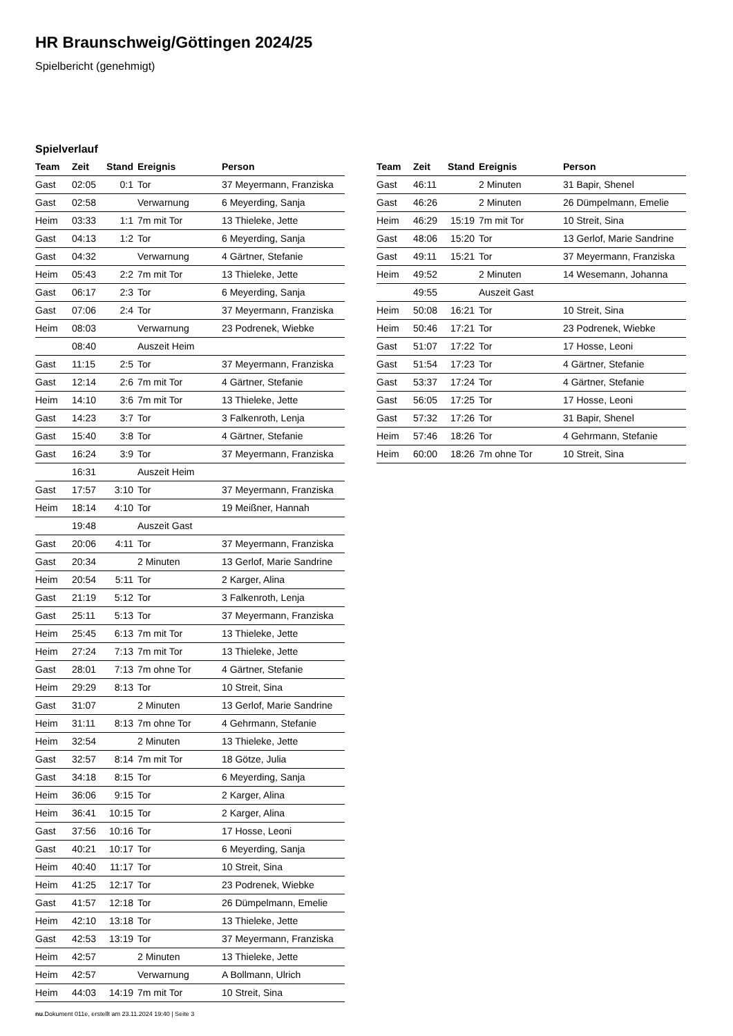HR Braunschweig/Göttingen 2024/25
Spielbericht (genehmigt)
Spielverlauf
| Team | Zeit | Stand | Ereignis | Person |
| --- | --- | --- | --- | --- |
| Gast | 02:05 | 0:1 | Tor | 37 Meyermann, Franziska |
| Gast | 02:58 | | Verwarnung | 6 Meyerding, Sanja |
| Heim | 03:33 | 1:1 | 7m mit Tor | 13 Thieleke, Jette |
| Gast | 04:13 | 1:2 | Tor | 6 Meyerding, Sanja |
| Gast | 04:32 | | Verwarnung | 4 Gärtner, Stefanie |
| Heim | 05:43 | 2:2 | 7m mit Tor | 13 Thieleke, Jette |
| Gast | 06:17 | 2:3 | Tor | 6 Meyerding, Sanja |
| Gast | 07:06 | 2:4 | Tor | 37 Meyermann, Franziska |
| Heim | 08:03 | | Verwarnung | 23 Podrenek, Wiebke |
| | 08:40 | | Auszeit Heim | |
| Gast | 11:15 | 2:5 | Tor | 37 Meyermann, Franziska |
| Gast | 12:14 | 2:6 | 7m mit Tor | 4 Gärtner, Stefanie |
| Heim | 14:10 | 3:6 | 7m mit Tor | 13 Thieleke, Jette |
| Gast | 14:23 | 3:7 | Tor | 3 Falkenroth, Lenja |
| Gast | 15:40 | 3:8 | Tor | 4 Gärtner, Stefanie |
| Gast | 16:24 | 3:9 | Tor | 37 Meyermann, Franziska |
| | 16:31 | | Auszeit Heim | |
| Gast | 17:57 | 3:10 | Tor | 37 Meyermann, Franziska |
| Heim | 18:14 | 4:10 | Tor | 19 Meißner, Hannah |
| | 19:48 | | Auszeit Gast | |
| Gast | 20:06 | 4:11 | Tor | 37 Meyermann, Franziska |
| Gast | 20:34 | | 2 Minuten | 13 Gerlof, Marie Sandrine |
| Heim | 20:54 | 5:11 | Tor | 2 Karger, Alina |
| Gast | 21:19 | 5:12 | Tor | 3 Falkenroth, Lenja |
| Gast | 25:11 | 5:13 | Tor | 37 Meyermann, Franziska |
| Heim | 25:45 | 6:13 | 7m mit Tor | 13 Thieleke, Jette |
| Heim | 27:24 | 7:13 | 7m mit Tor | 13 Thieleke, Jette |
| Gast | 28:01 | 7:13 | 7m ohne Tor | 4 Gärtner, Stefanie |
| Heim | 29:29 | 8:13 | Tor | 10 Streit, Sina |
| Gast | 31:07 | | 2 Minuten | 13 Gerlof, Marie Sandrine |
| Heim | 31:11 | 8:13 | 7m ohne Tor | 4 Gehrmann, Stefanie |
| Heim | 32:54 | | 2 Minuten | 13 Thieleke, Jette |
| Gast | 32:57 | 8:14 | 7m mit Tor | 18 Götze, Julia |
| Gast | 34:18 | 8:15 | Tor | 6 Meyerding, Sanja |
| Heim | 36:06 | 9:15 | Tor | 2 Karger, Alina |
| Heim | 36:41 | 10:15 | Tor | 2 Karger, Alina |
| Gast | 37:56 | 10:16 | Tor | 17 Hosse, Leoni |
| Gast | 40:21 | 10:17 | Tor | 6 Meyerding, Sanja |
| Heim | 40:40 | 11:17 | Tor | 10 Streit, Sina |
| Heim | 41:25 | 12:17 | Tor | 23 Podrenek, Wiebke |
| Gast | 41:57 | 12:18 | Tor | 26 Dümpelmann, Emelie |
| Heim | 42:10 | 13:18 | Tor | 13 Thieleke, Jette |
| Gast | 42:53 | 13:19 | Tor | 37 Meyermann, Franziska |
| Heim | 42:57 | | 2 Minuten | 13 Thieleke, Jette |
| Heim | 42:57 | | Verwarnung | A Bollmann, Ulrich |
| Heim | 44:03 | 14:19 | 7m mit Tor | 10 Streit, Sina |
| Team | Zeit | Stand | Ereignis | Person |
| --- | --- | --- | --- | --- |
| Gast | 46:11 | | 2 Minuten | 31 Bapir, Shenel |
| Gast | 46:26 | | 2 Minuten | 26 Dümpelmann, Emelie |
| Heim | 46:29 | 15:19 | 7m mit Tor | 10 Streit, Sina |
| Gast | 48:06 | 15:20 | Tor | 13 Gerlof, Marie Sandrine |
| Gast | 49:11 | 15:21 | Tor | 37 Meyermann, Franziska |
| Heim | 49:52 | | 2 Minuten | 14 Wesemann, Johanna |
| | 49:55 | | Auszeit Gast | |
| Heim | 50:08 | 16:21 | Tor | 10 Streit, Sina |
| Heim | 50:46 | 17:21 | Tor | 23 Podrenek, Wiebke |
| Gast | 51:07 | 17:22 | Tor | 17 Hosse, Leoni |
| Gast | 51:54 | 17:23 | Tor | 4 Gärtner, Stefanie |
| Gast | 53:37 | 17:24 | Tor | 4 Gärtner, Stefanie |
| Gast | 56:05 | 17:25 | Tor | 17 Hosse, Leoni |
| Gast | 57:32 | 17:26 | Tor | 31 Bapir, Shenel |
| Heim | 57:46 | 18:26 | Tor | 4 Gehrmann, Stefanie |
| Heim | 60:00 | 18:26 | 7m ohne Tor | 10 Streit, Sina |
nu.Dokument 011e, erstellt am 23.11.2024 19:40 | Seite 3